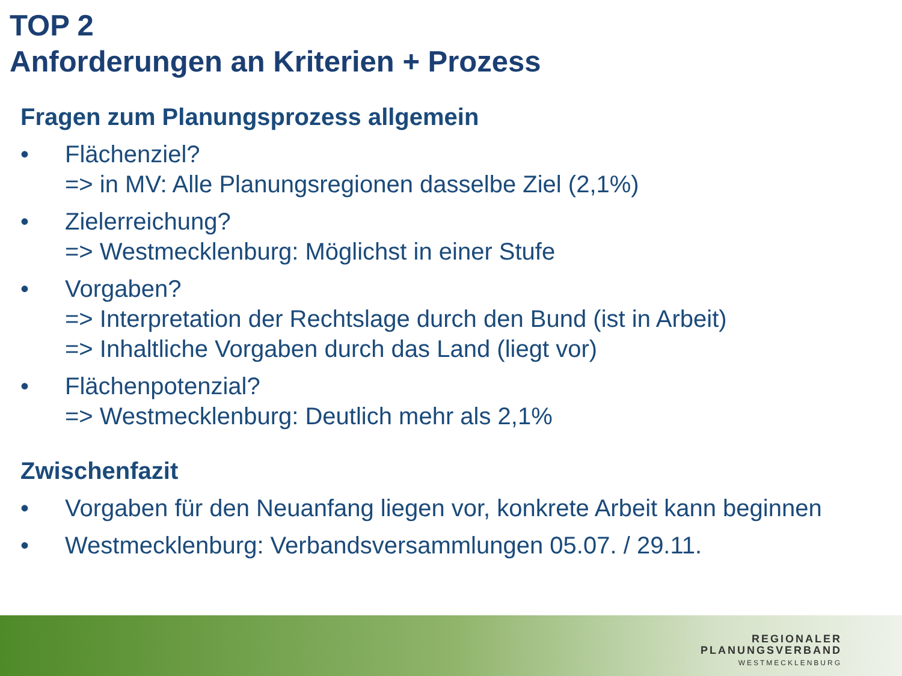TOP 2
Anforderungen an Kriterien + Prozess
Fragen zum Planungsprozess allgemein
• Flächenziel?
=> in MV: Alle Planungsregionen dasselbe Ziel (2,1%)
• Zielerreichung?
=> Westmecklenburg: Möglichst in einer Stufe
• Vorgaben?
=> Interpretation der Rechtslage durch den Bund (ist in Arbeit)
=> Inhaltliche Vorgaben durch das Land (liegt vor)
• Flächenpotenzial?
=> Westmecklenburg: Deutlich mehr als 2,1%
Zwischenfazit
• Vorgaben für den Neuanfang liegen vor, konkrete Arbeit kann beginnen
• Westmecklenburg: Verbandsversammlungen 05.07. / 29.11.
REGIONALER
PLANUNGSVERBAND
WESTMECKLENBURG